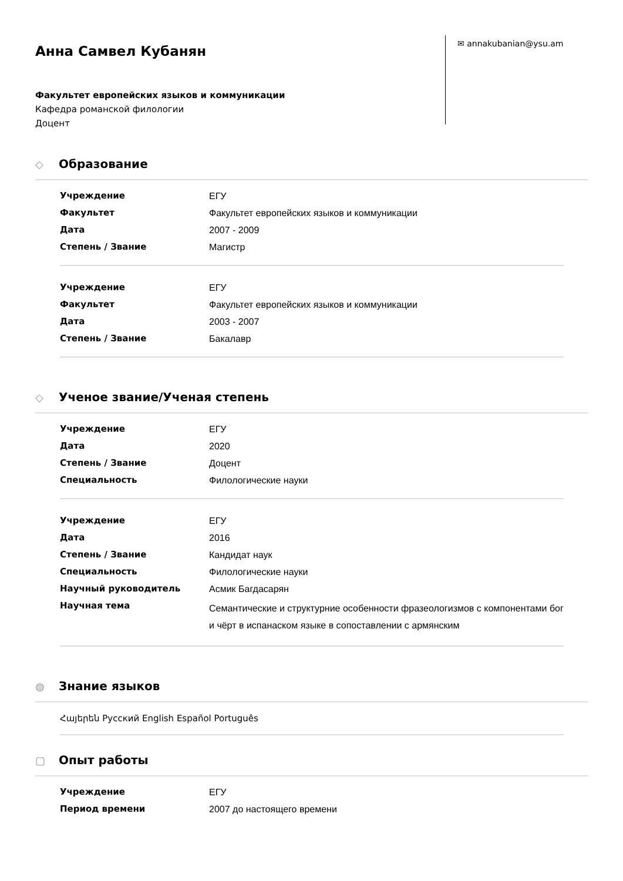Анна Самвел Кубанян
Факультет европейских языков и коммуникации
Кафедра романской филологии
Доцент
✉ annakubanian@ysu.am
◇ Образование
| Учреждение | ЕГУ |
| Факультет | Факультет европейских языков и коммуникации |
| Дата | 2007 - 2009 |
| Степень / Звание | Магистр |
| Учреждение | ЕГУ |
| Факультет | Факультет европейских языков и коммуникации |
| Дата | 2003 - 2007 |
| Степень / Звание | Бакалавр |
◇ Ученое звание/Ученая степень
| Учреждение | ЕГУ |
| Дата | 2020 |
| Степень / Звание | Доцент |
| Специальность | Филологические науки |
| Учреждение | ЕГУ |
| Дата | 2016 |
| Степень / Звание | Кандидат наук |
| Специальность | Филологические науки |
| Научный руководитель | Асмик Багдасарян |
| Научная тема | Семантические и структурние особенности фразеологизмов с компонентами бог и чёрт в испанаском языке в сопоставлении с армянским |
◍ Знание языков
Հայերեն Русский English Español Português
▢ Опыт работы
| Учреждение | ЕГУ |
| Период времени | 2007 до настоящего времени |